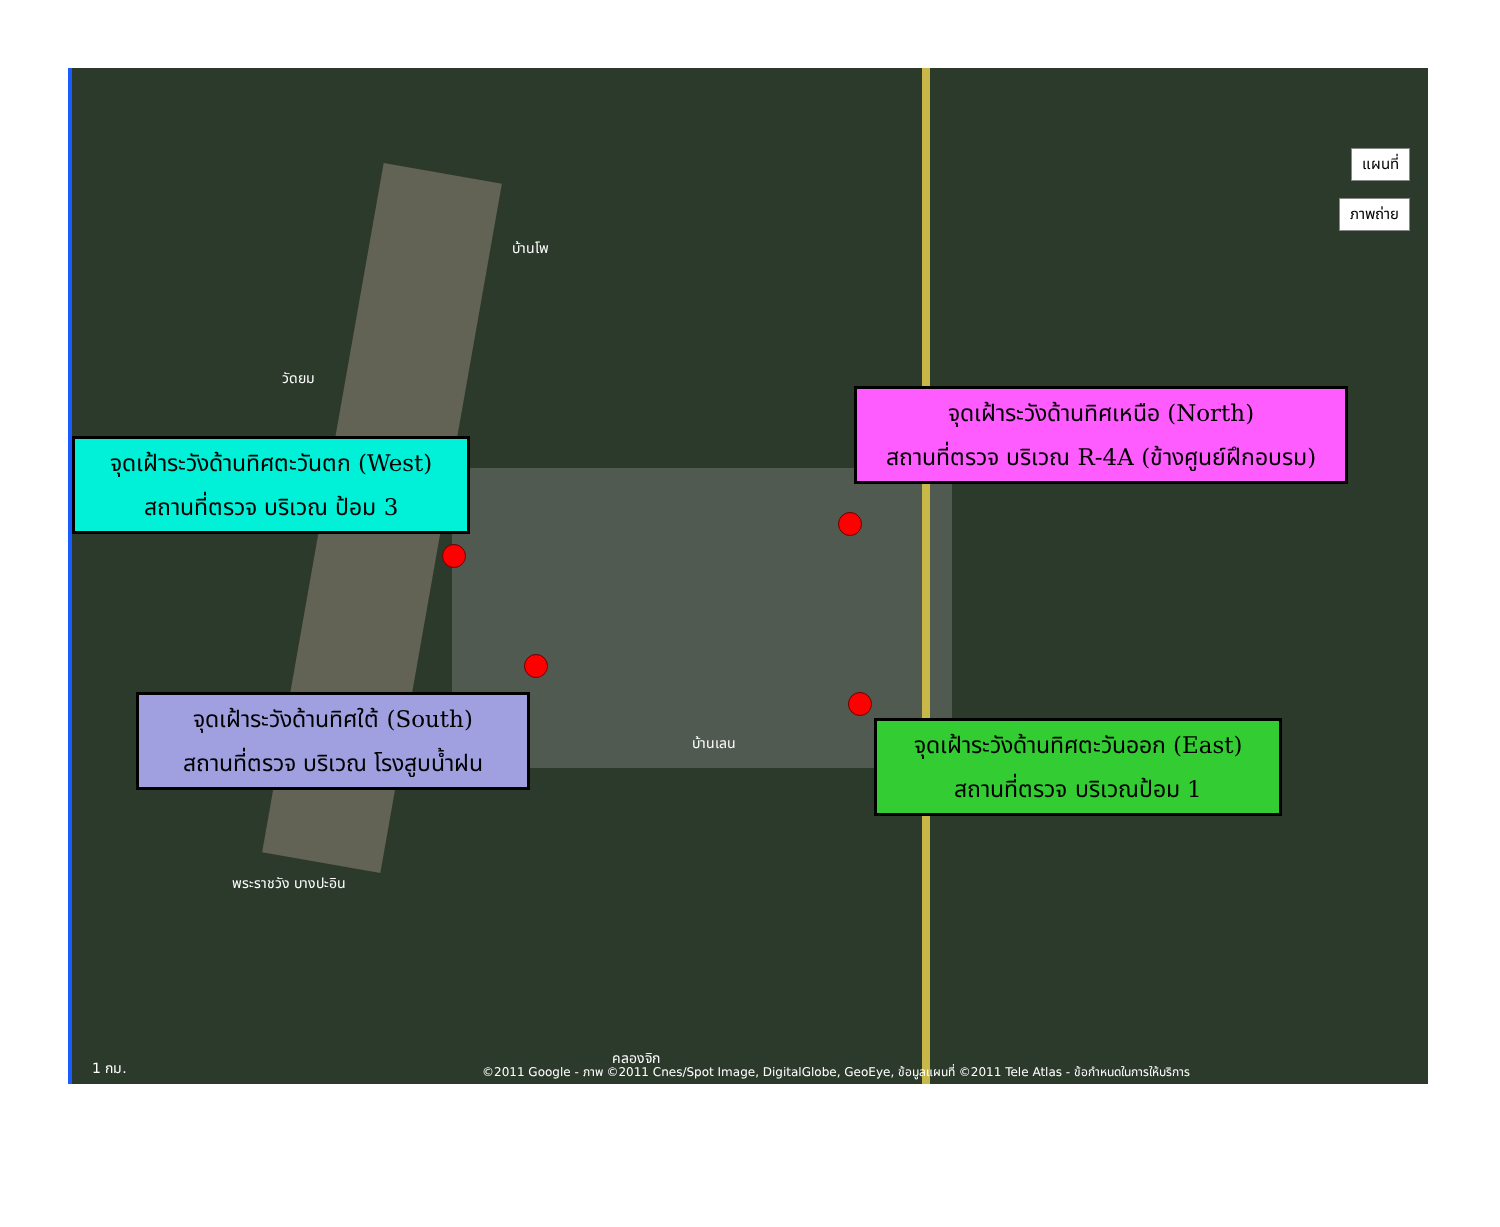แผนที่
ภาพถ่าย
บ้านโพ
วัดยม
บ้านเลน
พระราชวัง บางปะอิน
คลองจิก
จุดเฝ้าระวังด้านทิศเหนือ (North)
สถานที่ตรวจ บริเวณ R-4A (ข้างศูนย์ฝึกอบรม)
จุดเฝ้าระวังด้านทิศตะวันตก (West)
สถานที่ตรวจ บริเวณ ป้อม 3
จุดเฝ้าระวังด้านทิศใต้ (South)
สถานที่ตรวจ บริเวณ โรงสูบน้ำฝน
จุดเฝ้าระวังด้านทิศตะวันออก (East)
สถานที่ตรวจ บริเวณป้อม 1
1 กม.
©2011 Google - ภาพ ©2011 Cnes/Spot Image, DigitalGlobe, GeoEye, ข้อมูลแผนที่ ©2011 Tele Atlas - ข้อกำหนดในการให้บริการ